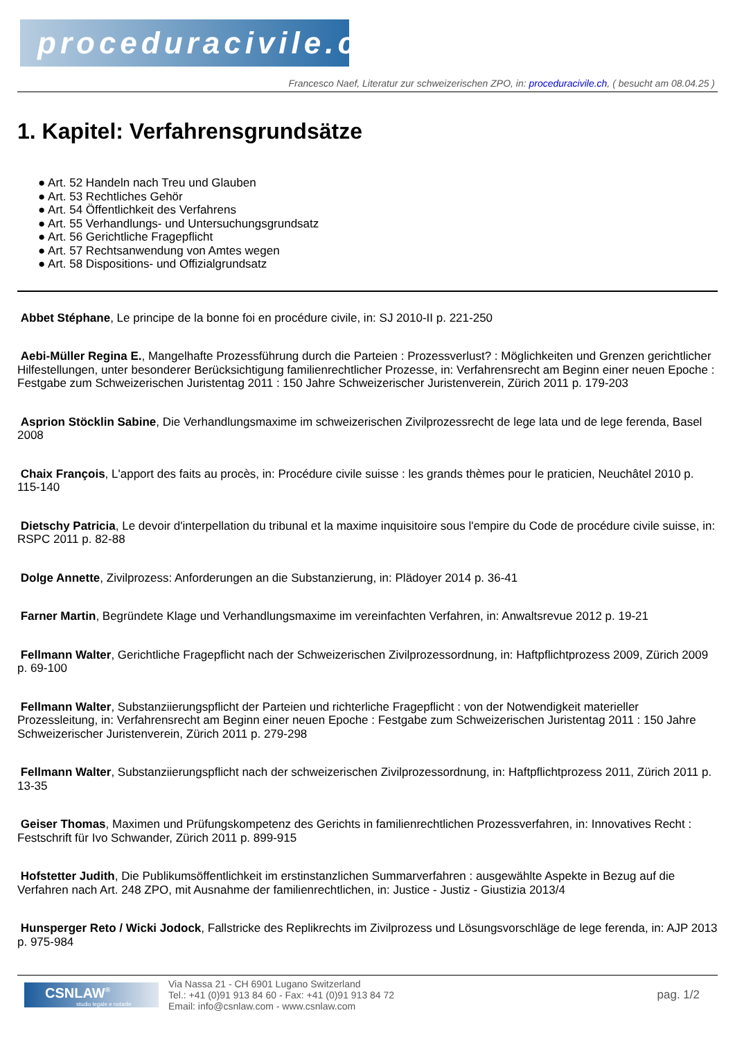proceduracivile.ch
Francesco Naef, Literatur zur schweizerischen ZPO, in: proceduracivile.ch, ( besucht am 08.04.25 )
1. Kapitel: Verfahrensgrundsätze
● Art. 52 Handeln nach Treu und Glauben
● Art. 53 Rechtliches Gehör
● Art. 54 Öffentlichkeit des Verfahrens
● Art. 55 Verhandlungs- und Untersuchungsgrundsatz
● Art. 56 Gerichtliche Fragepflicht
● Art. 57 Rechtsanwendung von Amtes wegen
● Art. 58 Dispositions- und Offizialgrundsatz
Abbet Stéphane, Le principe de la bonne foi en procédure civile, in: SJ 2010-II p. 221-250
Aebi-Müller Regina E., Mangelhafte Prozessführung durch die Parteien : Prozessverlust? : Möglichkeiten und Grenzen gerichtlicher Hilfestellungen, unter besonderer Berücksichtigung familienrechtlicher Prozesse, in: Verfahrensrecht am Beginn einer neuen Epoche : Festgabe zum Schweizerischen Juristentag 2011 : 150 Jahre Schweizerischer Juristenverein, Zürich 2011 p. 179-203
Asprion Stöcklin Sabine, Die Verhandlungsmaxime im schweizerischen Zivilprozessrecht de lege lata und de lege ferenda, Basel 2008
Chaix François, L'apport des faits au procès, in: Procédure civile suisse : les grands thèmes pour le praticien, Neuchâtel 2010 p. 115-140
Dietschy Patricia, Le devoir d'interpellation du tribunal et la maxime inquisitoire sous l'empire du Code de procédure civile suisse, in: RSPC 2011 p. 82-88
Dolge Annette, Zivilprozess: Anforderungen an die Substanzierung, in: Plädoyer 2014 p. 36-41
Farner Martin, Begründete Klage und Verhandlungsmaxime im vereinfachten Verfahren, in: Anwaltsrevue 2012 p. 19-21
Fellmann Walter, Gerichtliche Fragepflicht nach der Schweizerischen Zivilprozessordnung, in: Haftpflichtprozess 2009, Zürich 2009 p. 69-100
Fellmann Walter, Substanziierungspflicht der Parteien und richterliche Fragepflicht : von der Notwendigkeit materieller Prozessleitung, in: Verfahrensrecht am Beginn einer neuen Epoche : Festgabe zum Schweizerischen Juristentag 2011 : 150 Jahre Schweizerischer Juristenverein, Zürich 2011 p. 279-298
Fellmann Walter, Substanziierungspflicht nach der schweizerischen Zivilprozessordnung, in: Haftpflichtprozess 2011, Zürich 2011 p. 13-35
Geiser Thomas, Maximen und Prüfungskompetenz des Gerichts in familienrechtlichen Prozessverfahren, in: Innovatives Recht : Festschrift für Ivo Schwander, Zürich 2011 p. 899-915
Hofstetter Judith, Die Publikumsöffentlichkeit im erstinstanzlichen Summarverfahren : ausgewählte Aspekte in Bezug auf die Verfahren nach Art. 248 ZPO, mit Ausnahme der familienrechtlichen, in: Justice - Justiz - Giustizia 2013/4
Hunsperger Reto / Wicki Jodock, Fallstricke des Replikrechts im Zivilprozess und Lösungsvorschläge de lege ferenda, in: AJP 2013 p. 975-984
CSNLAW<sup>®</sup>
studio legale e notarile
Via Nassa 21 - CH 6901 Lugano Switzerland
Tel.: +41 (0)91 913 84 60 - Fax: +41 (0)91 913 84 72
Email: info@csnlaw.com - www.csnlaw.com
pag. 1/2